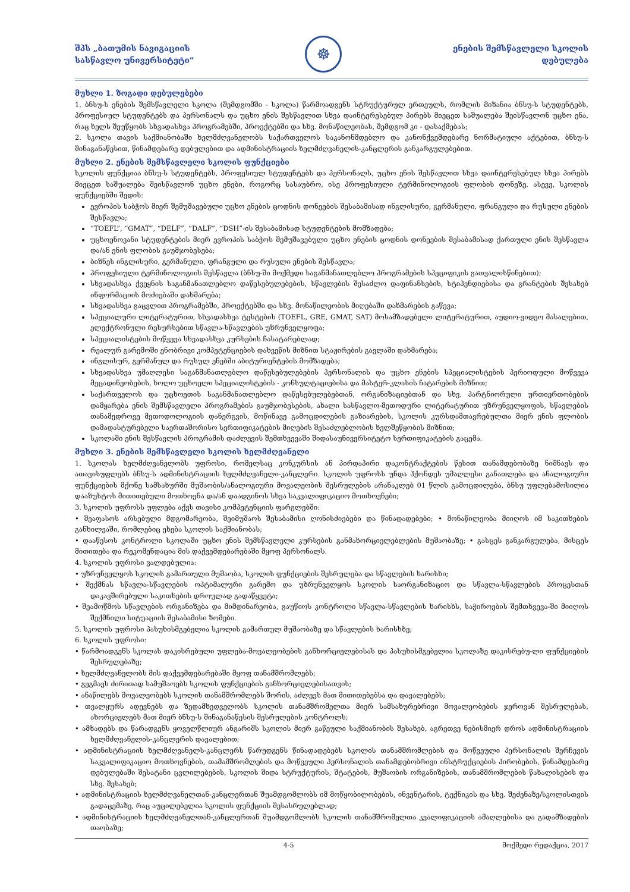შპს „ბათუმის ნავიგაციის
სასწავლო უნივერსიტეტი”
☸
ენების შემსწავლელი სკოლის
დებულება
მუხლი 1. ზოგადი დებულებები
1. ბნსუ-ს ენების შემსწავლელი სკოლა (შემდგომში - სკოლა) წარმოადგენს სტრუქტურულ ერთეულს, რომლის მიზანია ბნსუ-ს სტუდენტებს, პროფესიულ სტუდენტებს და პერსონალს და უცხო ენის შესწავლით სხვა დაინტერესებულ პირებს მიეცეთ საშუალება შეისწავლონ უცხო ენა, რაც ხელს შეუწყობს სხვადასხვა პროგრამებში, პროექტებში და სხვ. მონაწილეობას, შემდგომ კი - დასაქმებას;
2. სკოლა თავის საქმიანობაში ხელმძღვანელობს საქართველოს საკანონმდებლო და კანონქვემდებარე ნორმატიული აქტებით, ბნსუ-ს შინაგანაწესით, წინამდებარე დებულებით და ადმინისტრაციის ხელმძღვანელის-კანცლერის განკარგულებებით.
მუხლი 2. ენების შემსწავლელი სკოლის ფუნქციები
სკოლის ფუნქციაა ბნსუ-ს სტუდენტებს, პროფესიულ სტუდენტებს და პერსონალს, უცხო ენის შესწავლით სხვა დაინტერესებულ სხვა პირებს მიეცეთ საშუალება შეისწავლონ უცხო ენები, როგორც სასაუბრო, ისე პროფესიული ტერმინოლოგიის ფლობის დონეზე. ასევე, სკოლის ფუნქციებში შედის:
ევროპის საბჭოს მიერ შემუშავებული უცხო ენების ცოდნის დონეების შესაბამისად ინგლისური, გერმანული, ფრანგული და რუსული ენების შესწავლა;
“TOEFL”, “GMAT”, “DELF”, “DALF”, “DSH”-ის შესაბამისად სტუდენტების მომზადება;
უცხოენოვანი სტუდენტების მიერ ევროპის საბჭოს შემუშავებული უცხო ენების ცოდნის დონეების შესაბამისად ქართული ენის შესწავლა და/ან ენის ფლობის გაუმჯობესება;
ბიზნეს ინგლისური, გერმანული, ფრანგული და რუსული ენების შესწავლა;
პროფესიული ტერმინოლოგიის შესწავლა (ბნსუ-ში მოქმედი საგანმანათლებლო პროგრამების სპეციფიკის გათვალისწინებით);
სხვადასხვა ქვეყნის საგანმანათლებლო დაწესებულებების, სწავლების შესაძლო დაფინანსების, სტიპენდიებისა და გრანტების შესახებ ინფორმაციის მოძიებაში დახმარება;
სხვადასხვა გაცვლით პროგრამებში, პროექტებში და სხვ. მონაწილეობის მიღებაში დახმარების გაწევა;
სპეციალური ლიტერატურით, სხვადასხვა ტესტების (TOEFL, GRE, GMAT, SAT) მოსამზადებელი ლიტერატურით, აუდიო-ვიდეო მასალებით, ელექტრონული რესურსებით სწავლა-სწავლების უზრუნველყოფა;
სპეციალისტების მოწვევა სხვადასხვა კურსების ჩასატარებლად;
რეალურ გარემოში ენობრივი კომპეტენციების დახვეწის მიზნით სტაჟირების გავლაში დახმარება;
ინგლისურ, გერმანულ და რუსულ ენებში აბიტურიენტების მომზადება;
სხვადასხვა უმაღლესი საგანმანათლებლო დაწესებულებების პერსონალის და უცხო ენების სპეციალისტების პერიოდული მოწვევა მეცადინეობების, ხოლო უცხოელი სპეციალისტების - კონსულტაციებისა და მასტერ-კლასის ჩატარების მიზნით;
საქართველოს და უცხოეთის საგანმანათლებლო დაწესებულებებთან, ორგანიზაციებთან და სხვ. პარტნიორული ურთიერთობების დამყარება ენის შემსწავლელი პროგრამების გაუმჯობესების, ახალი სასწავლო-მეთოდური ლიტერატურით უზრუნველყოფის, სწავლების თანამედროვე მეთოდოლოგიის დანერგვის, მოწინავე გამოცდილების გაზიარების, სკოლის კურსდამთავრებულთა მიერ ენის ფლობის დამადასტურებელი საერთაშორისო სერთიფიკატების მიღების შესაძლებლობის ხელშეწყობის მიზნით;
სკოლაში ენის შესწავლის პროგრამის დაძლევის შემთხვევაში შიდასაუნივერსიტეტო სერთიფიკატების გაცემა.
მუხლი 3. ენების შემსწავლელი სკოლის ხელმძღვანელი
1. სკოლას ხელმძღვანელობს უფროსი, რომელსაც კონკურსის ან პირდაპირი დაკონტრაქტების წესით თანამდებობაზე ნიშნავს და ათავისუფლებს ბნსუ-ს ადმინისტრაციის ხელმძღვანელი-კანცლერი. სკოლის უფროსს უნდა ჰქონდეს უმაღლესი განათლება და ანალოგიური ფუნქციების მქონე სამსახურში მუშაობის/ანალოგიური მოვალეობის შესრულების არანაკლებ 01 წლის გამოცდილება, ბნსუ უფლებამოსილია დააზუსტოს მითითებული მოთხოვნა და/ან დაადგინოს სხვა საკვალიფიკაციო მოთხოვნები;
3. სკოლის უფროსს უფლება აქვს თავისი კომპეტენციის ფარგლებში:
• შეაფასოს არსებული მდგომარეობა, შეიმუშაოს შესაბამისი ღონისძიებები და წინადადებები; • მონაწილეობა მიიღოს იმ საკითხების განხილვაში, რომლებიც ეხება სკოლის საქმიანობას;
• დააწესოს კონტროლი სკოლაში უცხო ენის შემსწავლელი კურსების განმახორციელებლების მუშაობაზე; • გასცეს განკარგულება, მისცეს მითითება და რეკომენდაცია მის დაქვემდებარებაში მყოფ პერსონალს.
4. სკოლის უფროსი ვალდებულია:
• უზრუნველყოს სკოლის გამართული მუშაობა, სკოლის ფუნქციების შესრულება და სწავლების ხარისხი;
• შექმნას სწავლა-სწავლების ოპტიმალური გარემო და უზრუნველყოს სკოლის საორგანიზაციო და სწავლა-სწავლების პროცესთან დაკავშირებული საკითხების დროულად გადაწყვეტა;
• შეამოწმოს სწავლების ორგანიზება და მიმდინარეობა, გაუწიოს კონტროლი სწავლა-სწავლების ხარისხს, საჭიროების შემთხვევა-ში მიიღოს შექმნილი სიტუაციის შესაბამისი ზომები.
5. სკოლის უფროსი პასუხისმგებელია სკოლის გამართულ მუშაობაზე და სწავლების ხარისხზე;
6. სკოლის უფროსი:
• წარმოადგენს სკოლას დაკისრებული უფლება-მოვალეობების განხორციელებისას და პასუხისმგებელია სკოლაზე დაკისრებუ-ლი ფუნქციების შესრულებაზე;
• ხელმძღვანელობს მის დაქვემდებარებაში მყოფ თანამშრომლებს;
• გეგმავს ძირითად სამუშაოებს სკოლის ფუნქციების განხორციელებისათვის;
• ანაწილებს მოვალეობებს სკოლის თანამშრომლებს შორის, აძლევს მათ მითითებებსა და დავალებებს;
• თვალყურს ადევნებს და ზედამხედველობს სკოლის თანამშრომელთა მიერ სამსახურებრივი მოვალეობების ჯეროვან შესრულებას, ახორციელებს მათ მიერ ბნსუ-ს შინაგანაწესის შესრულების კონტროლს;
• ამზადებს და წარადგენს ყოველწლიურ ანგარიშს სკოლის მიერ გაწეული საქმიანობის შესახებ, აგრეთვე ნებისმიერ დროს ადმინისტრაციის ხელმძღვანელის-კანცლერის დავალებით;
• ადმინისტრაციის ხელმძღვანელს-კანცლერს წარუდგენს წინადადებებს სკოლის თანამშრომლების და მოწვეული პერსონალის შერჩევის საკვალიფიკაციო მოთხოვნების, თამამშრომლების და მოწვეული პერსონალის თანამდებობრივი ინსტრუქციების პირობების, წინამდებარე დებულებაში შესატანი ცვლილებების, სკოლის შიდა სტრუქტურის, შტატების, მუშაობის ორგანიზების, თანამშრომლების წახალისების და სხვ. შესახებ;
• ადმინისტრაციის ხელმძღვანელთან-კანცლერთან შუამდგომლობს იმ მოწყობილობების, ინვენტარის, ტექნიკის და სხვ. შეძენაზე/სკოლისთვის გადაცემაზე, რაც აუცილებელია სკოლის ფუნქციის შესასრულებლად;
• ადმინისტრაციის ხელმძღვანელთან-კანცლერთან შუამდგომლობს სკოლის თანამშრომელთა კვალიფიკაციის ამაღლებისა და გადამზადების თაობაზე;
4-5 მოქმედი რედაქცია, 2017